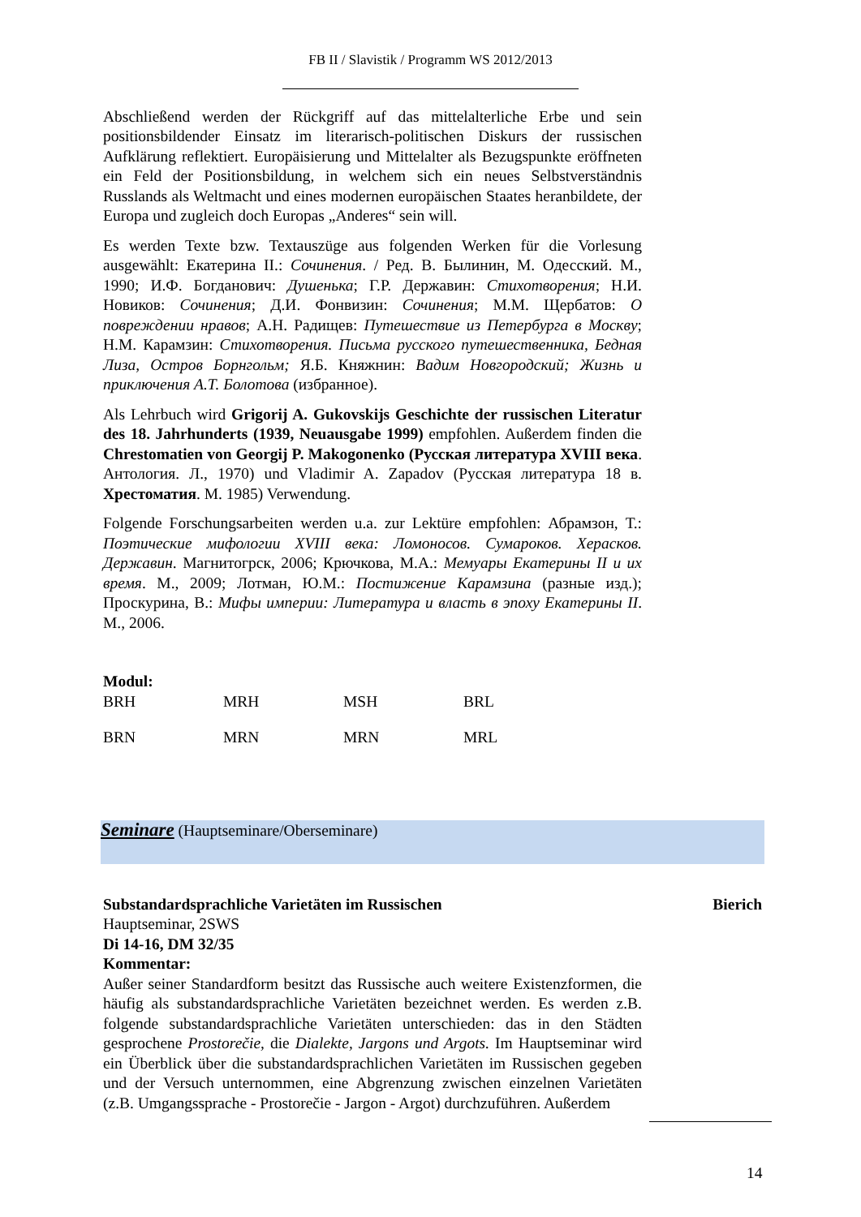FB II / Slavistik / Programm WS 2012/2013
Abschließend werden der Rückgriff auf das mittelalterliche Erbe und sein positionsbildender Einsatz im literarisch-politischen Diskurs der russischen Aufklärung reflektiert. Europäisierung und Mittelalter als Bezugspunkte eröffneten ein Feld der Positionsbildung, in welchem sich ein neues Selbstverständnis Russlands als Weltmacht und eines modernen europäischen Staates heranbildete, der Europa und zugleich doch Europas „Anderes“ sein will.
Es werden Texte bzw. Textauszüge aus folgenden Werken für die Vorlesung ausgewählt: Екатерина II.: Сочинения. / Ред. В. Былинин, М. Одесский. М., 1990; И.Ф. Богданович: Душенька; Г.Р. Державин: Стихотворения; Н.И. Новиков: Сочинения; Д.И. Фонвизин: Сочинения; М.М. Щербатов: О повреждении нравов; А.Н. Радищев: Путешествие из Петербурга в Москву; Н.М. Карамзин: Стихотворения. Письма русского путешественника, Бедная Лиза, Остров Борнгольм; Я.Б. Княжнин: Вадим Новгородский; Жизнь и приключения А.Т. Болотова (избранное).
Als Lehrbuch wird Grigorij A. Gukovskijs Geschichte der russischen Literatur des 18. Jahrhunderts (1939, Neuausgabe 1999) empfohlen. Außerdem finden die Chrestomatien von Georgij P. Makogonenko (Русская литература XVIII века. Антология. Л., 1970) und Vladimir A. Zapadov (Русская литература 18 в. Хрестоматия. М. 1985) Verwendung.
Folgende Forschungsarbeiten werden u.a. zur Lektüre empfohlen: Абрамзон, Т.: Поэтические мифологии XVIII века: Ломоносов. Сумароков. Херасков. Державин. Магнитогрск, 2006; Крючкова, М.А.: Мемуары Екатерины II и их время. М., 2009; Лотман, Ю.М.: Постижение Карамзина (разные изд.); Проскурина, В.: Мифы империи: Литература и власть в эпоху Екатерины II. М., 2006.
Modul:
| BRH | MRH | MSH | BRL |
| BRN | MRN | MRN | MRL |
Seminare (Hauptseminare/Oberseminare)
Substandardsprachliche Varietäten im Russischen Bierich
Hauptseminar, 2SWS
Di 14-16, DM 32/35
Kommentar:
Außer seiner Standardform besitzt das Russische auch weitere Existenzformen, die häufig als substandardsprachliche Varietäten bezeichnet werden. Es werden z.B. folgende substandardsprachliche Varietäten unterschieden: das in den Städten gesprochene Prostorečie, die Dialekte, Jargons und Argots. Im Hauptseminar wird ein Überblick über die substandardsprachlichen Varietäten im Russischen gegeben und der Versuch unternommen, eine Abgrenzung zwischen einzelnen Varietäten (z.B. Umgangssprache - Prostorečie - Jargon - Argot) durchzuführen. Außerdem
14